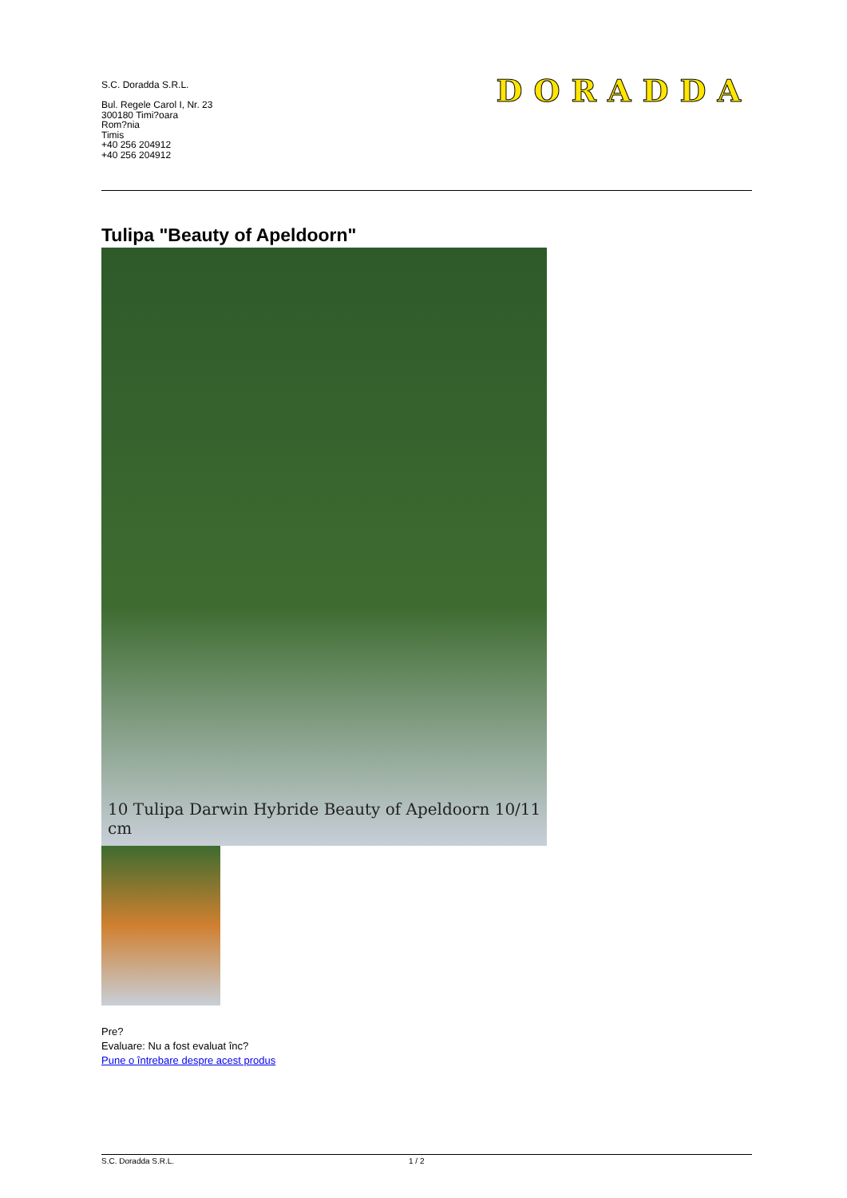S.C. Doradda S.R.L.
Bul. Regele Carol I, Nr. 23
300180 Timi?oara
Rom?nia
Timis
+40 256 204912
+40 256 204912
DORADDA
Tulipa "Beauty of Apeldoorn"
10 Tulipa Darwin Hybride Beauty of Apeldoorn 10/11 cm
Pre?
Evaluare: Nu a fost evaluat înc?
Pune o întrebare despre acest produs
S.C. Doradda S.R.L. 1 / 2